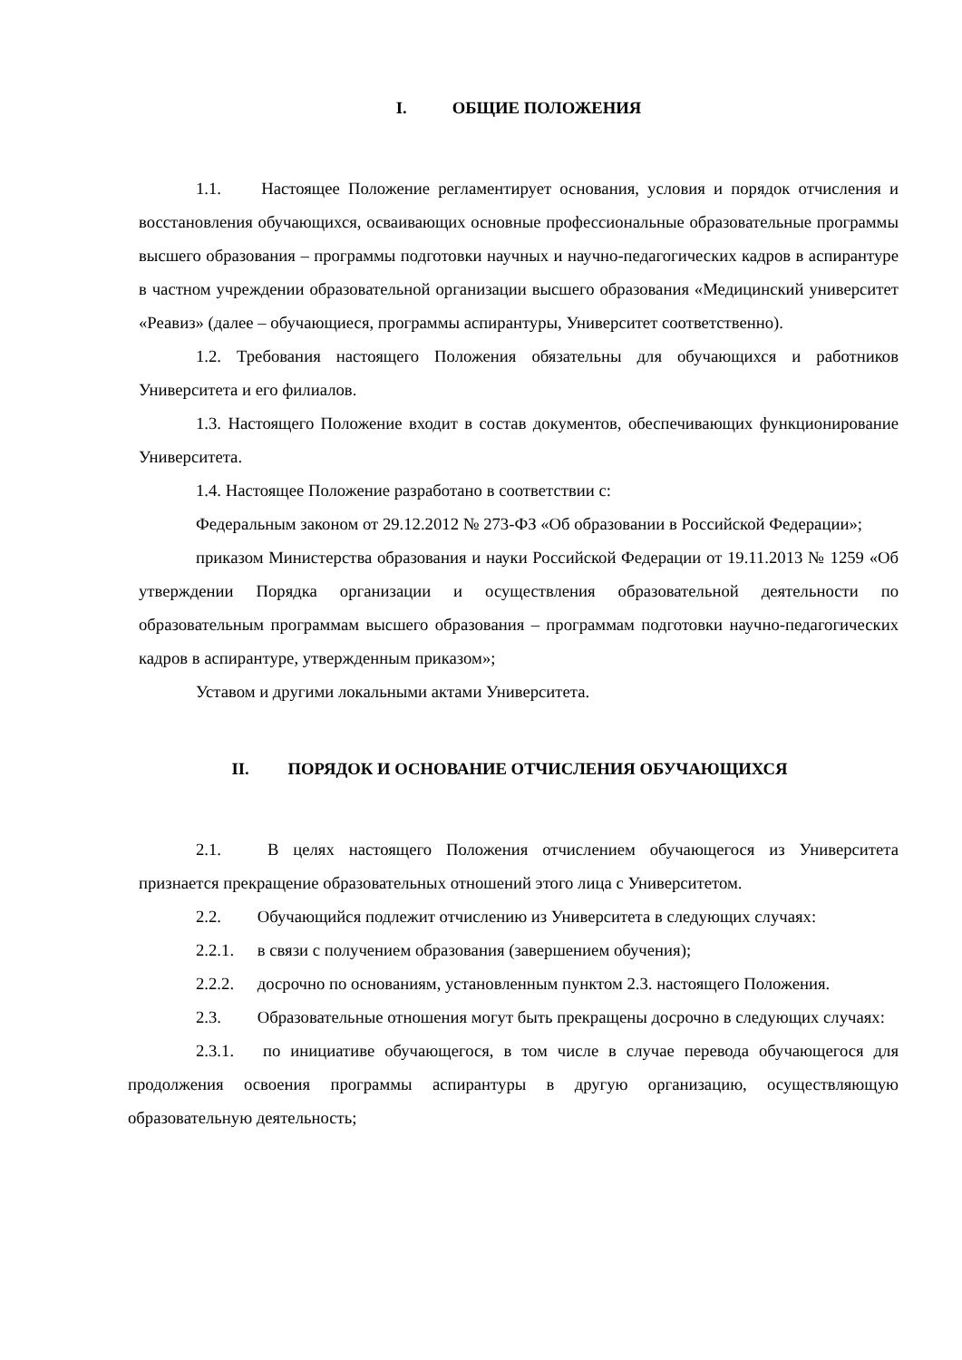I. ОБЩИЕ ПОЛОЖЕНИЯ
1.1. Настоящее Положение регламентирует основания, условия и порядок отчисления и восстановления обучающихся, осваивающих основные профессиональные образовательные программы высшего образования – программы подготовки научных и научно-педагогических кадров в аспирантуре в частном учреждении образовательной организации высшего образования «Медицинский университет «Реавиз» (далее – обучающиеся, программы аспирантуры, Университет соответственно).
1.2. Требования настоящего Положения обязательны для обучающихся и работников Университета и его филиалов.
1.3. Настоящего Положение входит в состав документов, обеспечивающих функционирование Университета.
1.4. Настоящее Положение разработано в соответствии с:
Федеральным законом от 29.12.2012 № 273-ФЗ «Об образовании в Российской Федерации»;
приказом Министерства образования и науки Российской Федерации от 19.11.2013 № 1259 «Об утверждении Порядка организации и осуществления образовательной деятельности по образовательным программам высшего образования – программам подготовки научно-педагогических кадров в аспирантуре, утвержденным приказом»;
Уставом и другими локальными актами Университета.
II. ПОРЯДОК И ОСНОВАНИЕ ОТЧИСЛЕНИЯ ОБУЧАЮЩИХСЯ
2.1. В целях настоящего Положения отчислением обучающегося из Университета признается прекращение образовательных отношений этого лица с Университетом.
2.2. Обучающийся подлежит отчислению из Университета в следующих случаях:
2.2.1. в связи с получением образования (завершением обучения);
2.2.2. досрочно по основаниям, установленным пунктом 2.3. настоящего Положения.
2.3. Образовательные отношения могут быть прекращены досрочно в следующих случаях:
2.3.1. по инициативе обучающегося, в том числе в случае перевода обучающегося для продолжения освоения программы аспирантуры в другую организацию, осуществляющую образовательную деятельность;